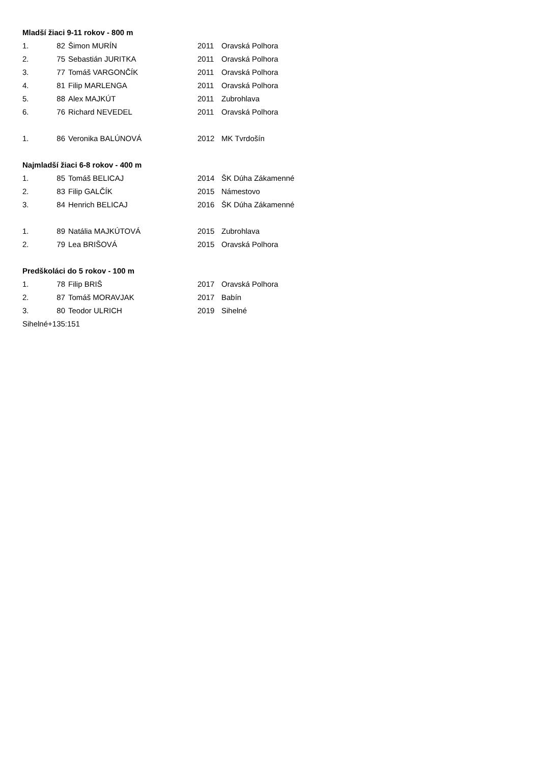| Mladší žiaci 9-11 rokov - 800 m | | | | |
| 1. | 82 | Šimon MURÍN | 2011 | Oravská Polhora |
| 2. | 75 | Sebastián JURITKA | 2011 | Oravská Polhora |
| 3. | 77 | Tomáš VARGONČÍK | 2011 | Oravská Polhora |
| 4. | 81 | Filip MARLENGA | 2011 | Oravská Polhora |
| 5. | 88 | Alex MAJKÚT | 2011 | Zubrohlava |
| 6. | 76 | Richard NEVEDEL | 2011 | Oravská Polhora |
| 1. | 86 | Veronika BALÚNOVÁ | 2012 | MK Tvrdošín |
| Najmladší žiaci 6-8 rokov - 400 m | | | | |
| 1. | 85 | Tomáš BELICAJ | 2014 | ŠK Dúha Zákamenné |
| 2. | 83 | Filip GALČÍK | 2015 | Námestovo |
| 3. | 84 | Henrich BELICAJ | 2016 | ŠK Dúha Zákamenné |
| 1. | 89 | Natália MAJKÚTOVÁ | 2015 | Zubrohlava |
| 2. | 79 | Lea BRIŠOVÁ | 2015 | Oravská Polhora |
| Predškoláci do 5 rokov - 100 m | | | | |
| 1. | 78 | Filip BRIŠ | 2017 | Oravská Polhora |
| 2. | 87 | Tomáš MORAVJAK | 2017 | Babín |
| 3. | 80 | Teodor ULRICH | 2019 | Sihelné |
| Sihelné+135:151 | | | | |